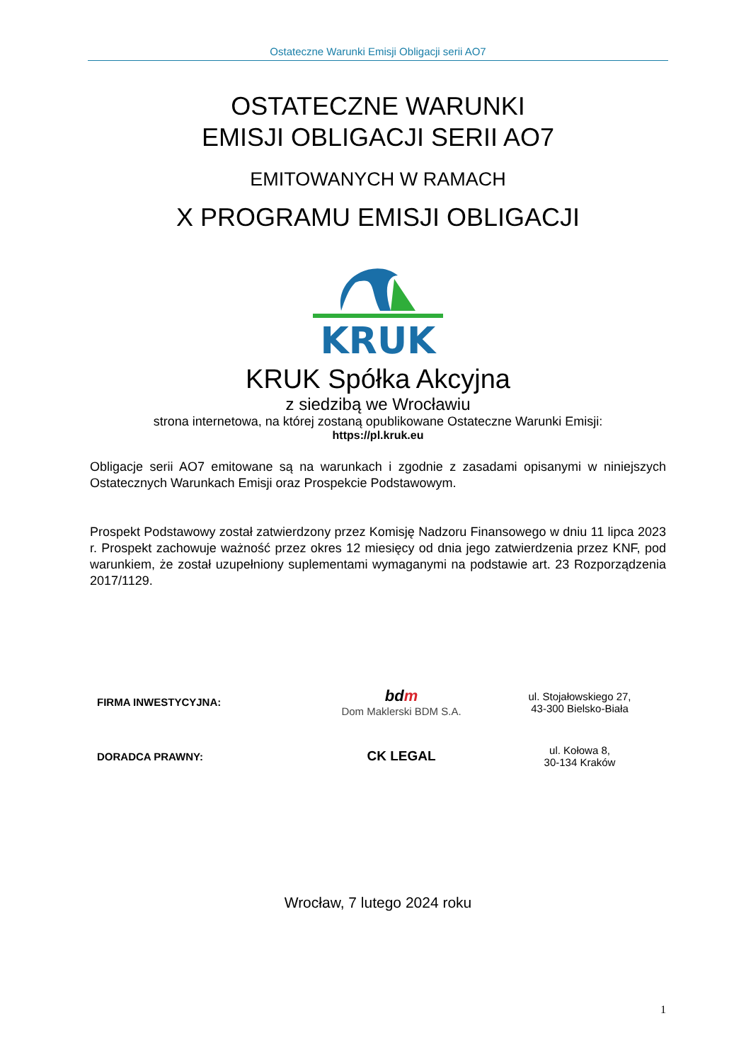Ostateczne Warunki Emisji Obligacji serii AO7
OSTATECZNE WARUNKI
EMISJI OBLIGACJI SERII AO7
EMITOWANYCH W RAMACH
X PROGRAMU EMISJI OBLIGACJI
KRUK
KRUK Spółka Akcyjna
z siedzibą we Wrocławiu
strona internetowa, na której zostaną opublikowane Ostateczne Warunki Emisji:
https://pl.kruk.eu
Obligacje serii AO7 emitowane są na warunkach i zgodnie z zasadami opisanymi w niniejszych Ostatecznych Warunkach Emisji oraz Prospekcie Podstawowym.
Prospekt Podstawowy został zatwierdzony przez Komisję Nadzoru Finansowego w dniu 11 lipca 2023 r. Prospekt zachowuje ważność przez okres 12 miesięcy od dnia jego zatwierdzenia przez KNF, pod warunkiem, że został uzupełniony suplementami wymaganymi na podstawie art. 23 Rozporządzenia 2017/1129.
| FIRMA INWESTYCYJNA: | bd m Dom Maklerski BDM S.A. | ul. Stojałowskiego 27, 43-300 Bielsko-Biała |
| DORADCA PRAWNY: | CK LEGAL | ul. Kołowa 8, 30-134 Kraków |
Wrocław, 7 lutego 2024 roku
1